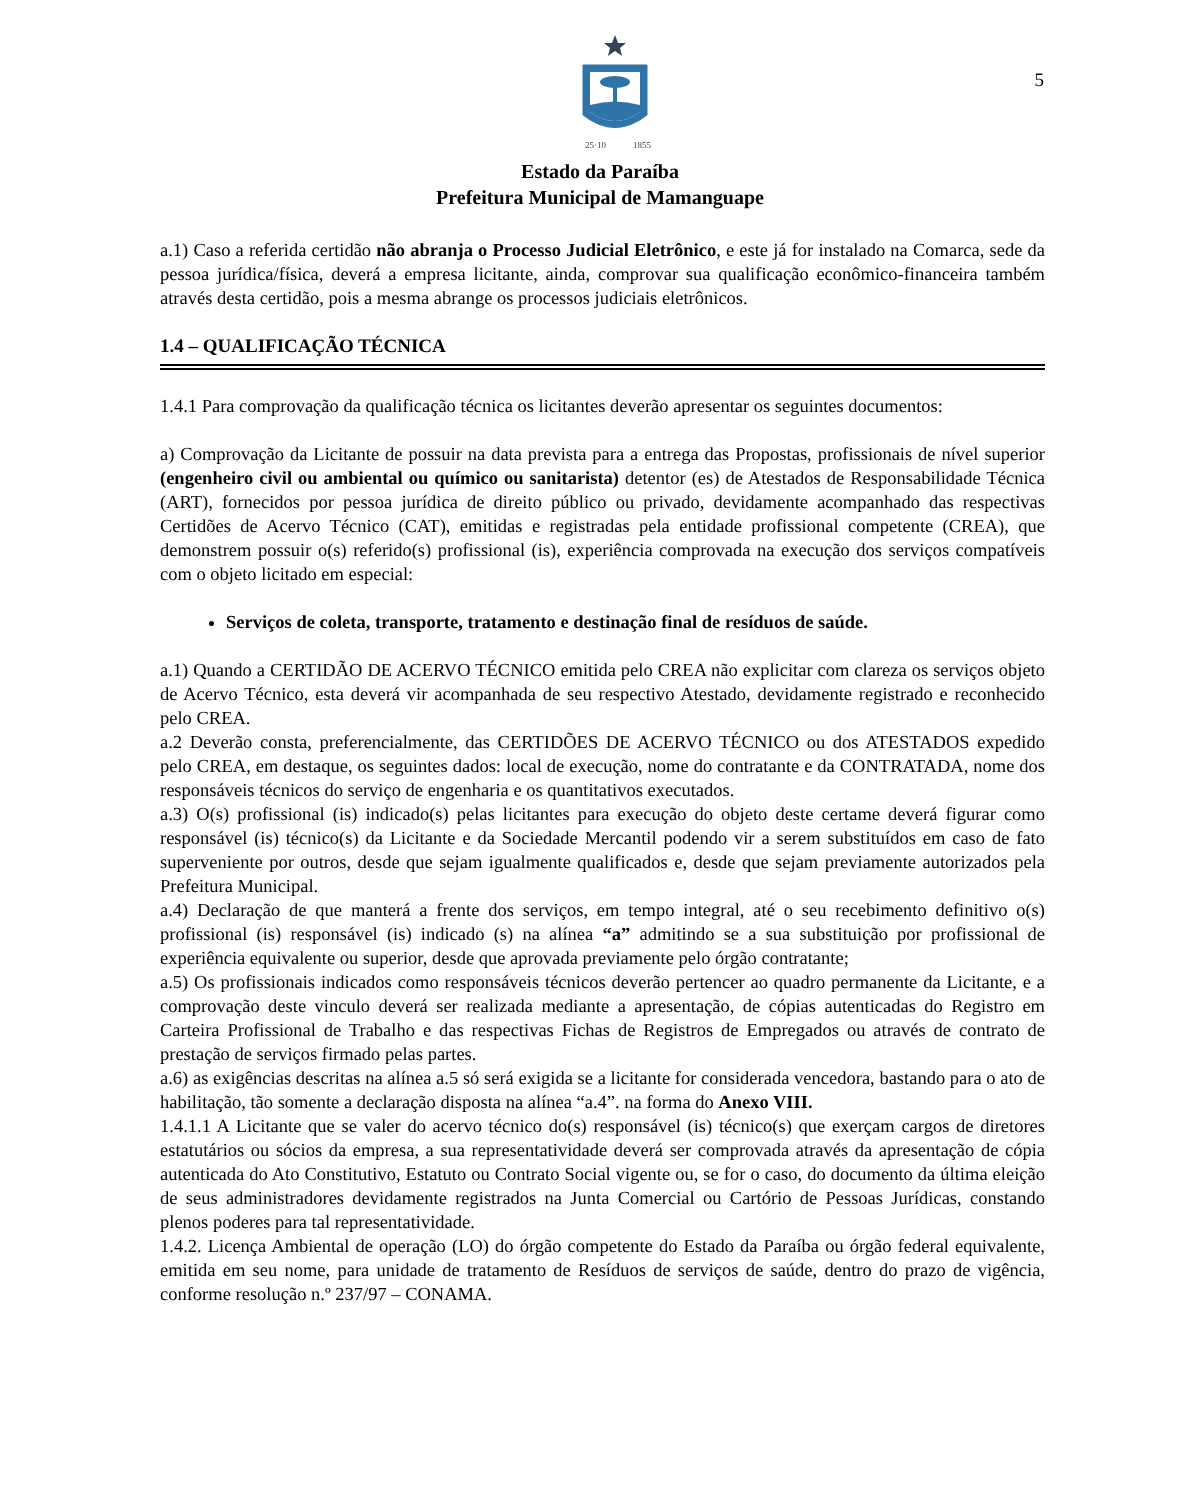5
25·10
1855
Estado da Paraíba
Prefeitura Municipal de Mamanguape
a.1) Caso a referida certidão não abranja o Processo Judicial Eletrônico, e este já for instalado na Comarca, sede da pessoa jurídica/física, deverá a empresa licitante, ainda, comprovar sua qualificação econômico-financeira também através desta certidão, pois a mesma abrange os processos judiciais eletrônicos.
1.4 – QUALIFICAÇÃO TÉCNICA
1.4.1 Para comprovação da qualificação técnica os licitantes deverão apresentar os seguintes documentos:
a) Comprovação da Licitante de possuir na data prevista para a entrega das Propostas, profissionais de nível superior (engenheiro civil ou ambiental ou químico ou sanitarista) detentor (es) de Atestados de Responsabilidade Técnica (ART), fornecidos por pessoa jurídica de direito público ou privado, devidamente acompanhado das respectivas Certidões de Acervo Técnico (CAT), emitidas e registradas pela entidade profissional competente (CREA), que demonstrem possuir o(s) referido(s) profissional (is), experiência comprovada na execução dos serviços compatíveis com o objeto licitado em especial:
Serviços de coleta, transporte, tratamento e destinação final de resíduos de saúde.
a.1) Quando a CERTIDÃO DE ACERVO TÉCNICO emitida pelo CREA não explicitar com clareza os serviços objeto de Acervo Técnico, esta deverá vir acompanhada de seu respectivo Atestado, devidamente registrado e reconhecido pelo CREA.
a.2 Deverão consta, preferencialmente, das CERTIDÕES DE ACERVO TÉCNICO ou dos ATESTADOS expedido pelo CREA, em destaque, os seguintes dados: local de execução, nome do contratante e da CONTRATADA, nome dos responsáveis técnicos do serviço de engenharia e os quantitativos executados.
a.3) O(s) profissional (is) indicado(s) pelas licitantes para execução do objeto deste certame deverá figurar como responsável (is) técnico(s) da Licitante e da Sociedade Mercantil podendo vir a serem substituídos em caso de fato superveniente por outros, desde que sejam igualmente qualificados e, desde que sejam previamente autorizados pela Prefeitura Municipal.
a.4) Declaração de que manterá a frente dos serviços, em tempo integral, até o seu recebimento definitivo o(s) profissional (is) responsável (is) indicado (s) na alínea “a” admitindo se a sua substituição por profissional de experiência equivalente ou superior, desde que aprovada previamente pelo órgão contratante;
a.5) Os profissionais indicados como responsáveis técnicos deverão pertencer ao quadro permanente da Licitante, e a comprovação deste vinculo deverá ser realizada mediante a apresentação, de cópias autenticadas do Registro em Carteira Profissional de Trabalho e das respectivas Fichas de Registros de Empregados ou através de contrato de prestação de serviços firmado pelas partes.
a.6) as exigências descritas na alínea a.5 só será exigida se a licitante for considerada vencedora, bastando para o ato de habilitação, tão somente a declaração disposta na alínea “a.4”. na forma do Anexo VIII.
1.4.1.1 A Licitante que se valer do acervo técnico do(s) responsável (is) técnico(s) que exerçam cargos de diretores estatutários ou sócios da empresa, a sua representatividade deverá ser comprovada através da apresentação de cópia autenticada do Ato Constitutivo, Estatuto ou Contrato Social vigente ou, se for o caso, do documento da última eleição de seus administradores devidamente registrados na Junta Comercial ou Cartório de Pessoas Jurídicas, constando plenos poderes para tal representatividade.
1.4.2. Licença Ambiental de operação (LO) do órgão competente do Estado da Paraíba ou órgão federal equivalente, emitida em seu nome, para unidade de tratamento de Resíduos de serviços de saúde, dentro do prazo de vigência, conforme resolução n.º 237/97 – CONAMA.